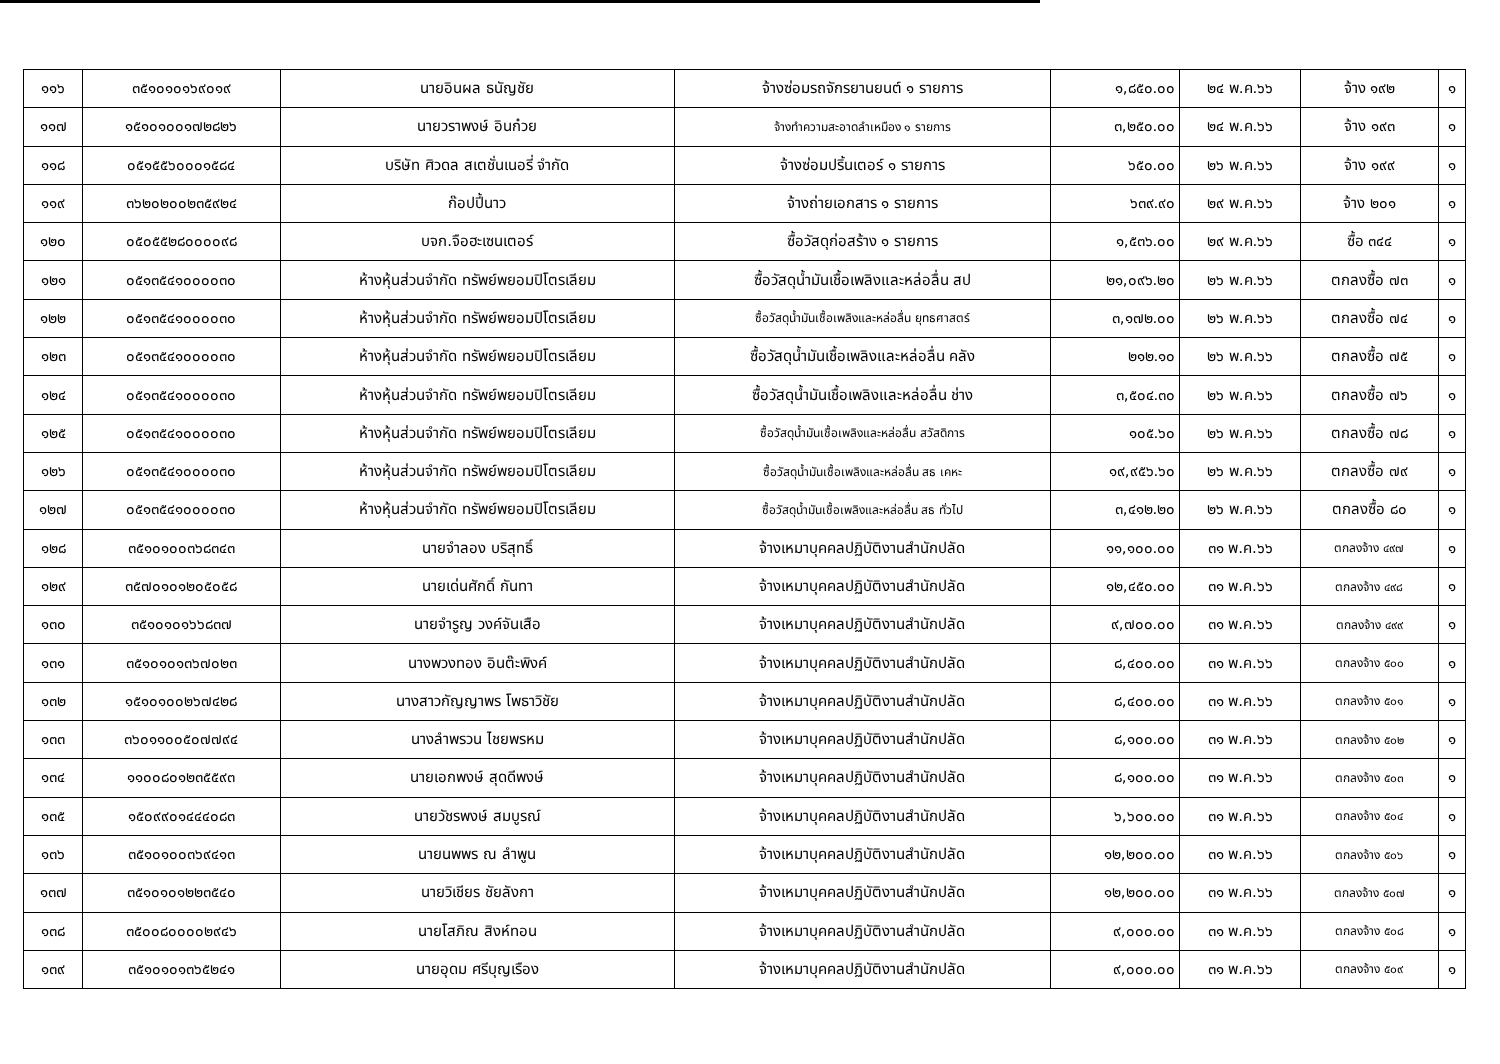| ๑๑๖ | ๓๕๑๐๑๐๑๖๙๐๑๙ | นายอินผล ธนัญชัย | จ้างซ่อมรถจักรยานยนต์ ๑ รายการ | ๑,๘๕๐.๐๐ | ๒๔ พ.ค.๖๖ | จ้าง ๑๙๒ | ๑ |
| ๑๑๗ | ๑๕๑๐๑๐๐๑๗๒๘๒๖ | นายวราพงษ์ อินก๋วย | จ้างทำความสะอาดลำเหมือง ๑ รายการ | ๓,๒๕๐.๐๐ | ๒๔ พ.ค.๖๖ | จ้าง ๑๙๓ | ๑ |
| ๑๑๘ | ๐๕๑๕๕๖๐๐๐๑๕๘๔ | บริษัท ศิวดล สเตชั่นเนอรี่ จำกัด | จ้างซ่อมปริ้นเตอร์ ๑ รายการ | ๖๕๐.๐๐ | ๒๖ พ.ค.๖๖ | จ้าง ๑๙๙ | ๑ |
| ๑๑๙ | ๓๖๒๐๒๐๐๒๓๕๙๒๔ | ก๊อปปี้นาว | จ้างถ่ายเอกสาร ๑ รายการ | ๖๓๙.๙๐ | ๒๙ พ.ค.๖๖ | จ้าง ๒๐๑ | ๑ |
| ๑๒๐ | ๐๕๐๕๕๒๘๐๐๐๐๙๘ | บจก.จือฮะเซนเตอร์ | ซื้อวัสดุก่อสร้าง ๑ รายการ | ๑,๕๓๖.๐๐ | ๒๙ พ.ค.๖๖ | ซื้อ ๓๔๔ | ๑ |
| ๑๒๑ | ๐๕๑๓๕๔๑๐๐๐๐๓๐ | ห้างหุ้นส่วนจำกัด ทรัพย์พยอมปิโตรเลียม | ซื้อวัสดุน้ำมันเชื้อเพลิงและหล่อลื่น สป | ๒๑,๐๙๖.๒๐ | ๒๖ พ.ค.๖๖ | ตกลงซื้อ ๗๓ | ๑ |
| ๑๒๒ | ๐๕๑๓๕๔๑๐๐๐๐๓๐ | ห้างหุ้นส่วนจำกัด ทรัพย์พยอมปิโตรเลียม | ซื้อวัสดุน้ำมันเชื้อเพลิงและหล่อลื่น ยุทธศาสตร์ | ๓,๑๗๒.๐๐ | ๒๖ พ.ค.๖๖ | ตกลงซื้อ ๗๔ | ๑ |
| ๑๒๓ | ๐๕๑๓๕๔๑๐๐๐๐๓๐ | ห้างหุ้นส่วนจำกัด ทรัพย์พยอมปิโตรเลียม | ซื้อวัสดุน้ำมันเชื้อเพลิงและหล่อลื่น คลัง | ๒๑๒.๑๐ | ๒๖ พ.ค.๖๖ | ตกลงซื้อ ๗๕ | ๑ |
| ๑๒๔ | ๐๕๑๓๕๔๑๐๐๐๐๓๐ | ห้างหุ้นส่วนจำกัด ทรัพย์พยอมปิโตรเลียม | ซื้อวัสดุน้ำมันเชื้อเพลิงและหล่อลื่น ช่าง | ๓,๕๐๔.๓๐ | ๒๖ พ.ค.๖๖ | ตกลงซื้อ ๗๖ | ๑ |
| ๑๒๕ | ๐๕๑๓๕๔๑๐๐๐๐๓๐ | ห้างหุ้นส่วนจำกัด ทรัพย์พยอมปิโตรเลียม | ซื้อวัสดุน้ำมันเชื้อเพลิงและหล่อลื่น สวัสดิการ | ๑๐๕.๖๐ | ๒๖ พ.ค.๖๖ | ตกลงซื้อ ๗๘ | ๑ |
| ๑๒๖ | ๐๕๑๓๕๔๑๐๐๐๐๓๐ | ห้างหุ้นส่วนจำกัด ทรัพย์พยอมปิโตรเลียม | ซื้อวัสดุน้ำมันเชื้อเพลิงและหล่อลื่น สธ เคหะ | ๑๙,๙๕๖.๖๐ | ๒๖ พ.ค.๖๖ | ตกลงซื้อ ๗๙ | ๑ |
| ๑๒๗ | ๐๕๑๓๕๔๑๐๐๐๐๓๐ | ห้างหุ้นส่วนจำกัด ทรัพย์พยอมปิโตรเลียม | ซื้อวัสดุน้ำมันเชื้อเพลิงและหล่อลื่น สธ ทั่วไป | ๓,๔๑๒.๒๐ | ๒๖ พ.ค.๖๖ | ตกลงซื้อ ๘๐ | ๑ |
| ๑๒๘ | ๓๕๑๐๑๐๐๓๖๘๓๔๓ | นายจำลอง บริสุทธิ์ | จ้างเหมาบุคคลปฏิบัติงานสำนักปลัด | ๑๑,๑๐๐.๐๐ | ๓๑ พ.ค.๖๖ | ตกลงจ้าง ๔๙๗ | ๑ |
| ๑๒๙ | ๓๕๗๐๑๐๑๒๐๕๐๕๘ | นายเด่นศักดิ์ กันทา | จ้างเหมาบุคคลปฏิบัติงานสำนักปลัด | ๑๒,๔๕๐.๐๐ | ๓๑ พ.ค.๖๖ | ตกลงจ้าง ๔๙๘ | ๑ |
| ๑๓๐ | ๓๕๑๐๑๐๑๖๖๘๓๗ | นายจำรูญ วงค์จันเสือ | จ้างเหมาบุคคลปฏิบัติงานสำนักปลัด | ๙,๗๐๐.๐๐ | ๓๑ พ.ค.๖๖ | ตกลงจ้าง ๔๙๙ | ๑ |
| ๑๓๑ | ๓๕๑๐๑๐๑๓๖๗๐๒๓ | นางพวงทอง อินต๊ะพิงค์ | จ้างเหมาบุคคลปฏิบัติงานสำนักปลัด | ๘,๔๐๐.๐๐ | ๓๑ พ.ค.๖๖ | ตกลงจ้าง ๕๐๐ | ๑ |
| ๑๓๒ | ๑๕๑๐๑๐๐๒๖๗๔๒๘ | นางสาวกัญญาพร โพธาวิชัย | จ้างเหมาบุคคลปฏิบัติงานสำนักปลัด | ๘,๔๐๐.๐๐ | ๓๑ พ.ค.๖๖ | ตกลงจ้าง ๕๐๑ | ๑ |
| ๑๓๓ | ๓๖๐๑๑๐๐๕๐๗๗๙๔ | นางลำพรวน ไชยพรหม | จ้างเหมาบุคคลปฏิบัติงานสำนักปลัด | ๘,๑๐๐.๐๐ | ๓๑ พ.ค.๖๖ | ตกลงจ้าง ๕๐๒ | ๑ |
| ๑๓๔ | ๑๑๐๐๘๐๑๒๓๕๕๙๓ | นายเอกพงษ์ สุดดีพงษ์ | จ้างเหมาบุคคลปฏิบัติงานสำนักปลัด | ๘,๑๐๐.๐๐ | ๓๑ พ.ค.๖๖ | ตกลงจ้าง ๕๐๓ | ๑ |
| ๑๓๕ | ๑๕๐๙๙๐๑๔๔๔๐๘๓ | นายวัชรพงษ์ สมบูรณ์ | จ้างเหมาบุคคลปฏิบัติงานสำนักปลัด | ๖,๖๐๐.๐๐ | ๓๑ พ.ค.๖๖ | ตกลงจ้าง ๕๐๔ | ๑ |
| ๑๓๖ | ๓๕๑๐๑๐๐๓๖๙๔๑๓ | นายนพพร ณ ลำพูน | จ้างเหมาบุคคลปฏิบัติงานสำนักปลัด | ๑๒,๒๐๐.๐๐ | ๓๑ พ.ค.๖๖ | ตกลงจ้าง ๕๐๖ | ๑ |
| ๑๓๗ | ๓๕๑๐๑๐๑๒๒๓๕๔๐ | นายวิเชียร ชัยลังกา | จ้างเหมาบุคคลปฏิบัติงานสำนักปลัด | ๑๒,๒๐๐.๐๐ | ๓๑ พ.ค.๖๖ | ตกลงจ้าง ๕๐๗ | ๑ |
| ๑๓๘ | ๓๕๐๐๘๐๐๐๐๒๙๔๖ | นายโสภิณ สิงห์ทอน | จ้างเหมาบุคคลปฏิบัติงานสำนักปลัด | ๙,๐๐๐.๐๐ | ๓๑ พ.ค.๖๖ | ตกลงจ้าง ๕๐๘ | ๑ |
| ๑๓๙ | ๓๕๑๐๑๐๑๓๖๕๒๔๑ | นายอุดม ศรีบุญเรือง | จ้างเหมาบุคคลปฏิบัติงานสำนักปลัด | ๙,๐๐๐.๐๐ | ๓๑ พ.ค.๖๖ | ตกลงจ้าง ๕๐๙ | ๑ |